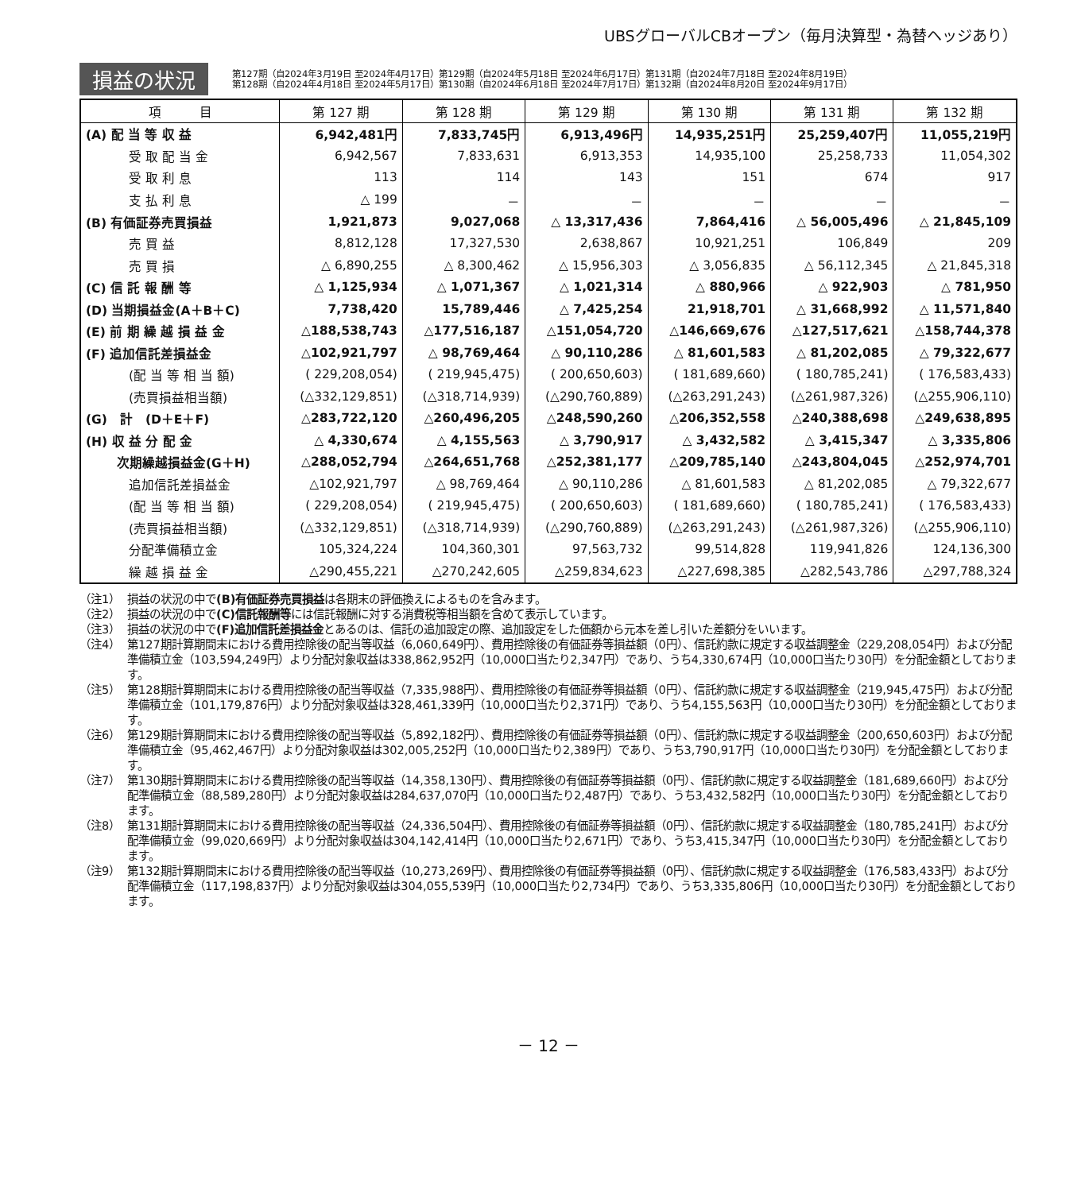UBSグローバルCBオープン（毎月決算型・為替ヘッジあり）
損益の状況
第127期（自2024年3月19日 至2024年4月17日）第129期（自2024年5月18日 至2024年6月17日）第131期（自2024年7月18日 至2024年8月19日）
第128期（自2024年4月18日 至2024年5月17日）第130期（自2024年6月18日 至2024年7月17日）第132期（自2024年8月20日 至2024年9月17日）
| 項 目 | 第 127 期 | 第 128 期 | 第 129 期 | 第 130 期 | 第 131 期 | 第 132 期 |
| --- | --- | --- | --- | --- | --- | --- |
| (A) 配 当 等 収 益 | 6,942,481円 | 7,833,745円 | 6,913,496円 | 14,935,251円 | 25,259,407円 | 11,055,219円 |
| 受 取 配 当 金 | 6,942,567 | 7,833,631 | 6,913,353 | 14,935,100 | 25,258,733 | 11,054,302 |
| 受 取 利 息 | 113 | 114 | 143 | 151 | 674 | 917 |
| 支 払 利 息 | △ 199 | － | － | － | － | － |
| (B) 有価証券売買損益 | 1,921,873 | 9,027,068 | △ 13,317,436 | 7,864,416 | △ 56,005,496 | △ 21,845,109 |
| 売 買 益 | 8,812,128 | 17,327,530 | 2,638,867 | 10,921,251 | 106,849 | 209 |
| 売 買 損 | △ 6,890,255 | △ 8,300,462 | △ 15,956,303 | △ 3,056,835 | △ 56,112,345 | △ 21,845,318 |
| (C) 信 託 報 酬 等 | △ 1,125,934 | △ 1,071,367 | △ 1,021,314 | △ 880,966 | △ 922,903 | △ 781,950 |
| (D) 当期損益金(A＋B＋C) | 7,738,420 | 15,789,446 | △ 7,425,254 | 21,918,701 | △ 31,668,992 | △ 11,571,840 |
| (E) 前 期 繰 越 損 益 金 | △188,538,743 | △177,516,187 | △151,054,720 | △146,669,676 | △127,517,621 | △158,744,378 |
| (F) 追加信託差損益金 | △102,921,797 | △ 98,769,464 | △ 90,110,286 | △ 81,601,583 | △ 81,202,085 | △ 79,322,677 |
| (配 当 等 相 当 額) | ( 229,208,054) | ( 219,945,475) | ( 200,650,603) | ( 181,689,660) | ( 180,785,241) | ( 176,583,433) |
| (売買損益相当額) | (△332,129,851) | (△318,714,939) | (△290,760,889) | (△263,291,243) | (△261,987,326) | (△255,906,110) |
| (G) 計 (D＋E＋F) | △283,722,120 | △260,496,205 | △248,590,260 | △206,352,558 | △240,388,698 | △249,638,895 |
| (H) 収 益 分 配 金 | △ 4,330,674 | △ 4,155,563 | △ 3,790,917 | △ 3,432,582 | △ 3,415,347 | △ 3,335,806 |
| 次期繰越損益金(G＋H) | △288,052,794 | △264,651,768 | △252,381,177 | △209,785,140 | △243,804,045 | △252,974,701 |
| 追加信託差損益金 | △102,921,797 | △ 98,769,464 | △ 90,110,286 | △ 81,601,583 | △ 81,202,085 | △ 79,322,677 |
| (配 当 等 相 当 額) | ( 229,208,054) | ( 219,945,475) | ( 200,650,603) | ( 181,689,660) | ( 180,785,241) | ( 176,583,433) |
| (売買損益相当額) | (△332,129,851) | (△318,714,939) | (△290,760,889) | (△263,291,243) | (△261,987,326) | (△255,906,110) |
| 分配準備積立金 | 105,324,224 | 104,360,301 | 97,563,732 | 99,514,828 | 119,941,826 | 124,136,300 |
| 繰 越 損 益 金 | △290,455,221 | △270,242,605 | △259,834,623 | △227,698,385 | △282,543,786 | △297,788,324 |
（注1） 損益の状況の中で(B)有価証券売買損益は各期末の評価換えによるものを含みます。
（注2） 損益の状況の中で(C)信託報酬等には信託報酬に対する消費税等相当額を含めて表示しています。
（注3） 損益の状況の中で(F)追加信託差損益金とあるのは、信託の追加設定の際、追加設定をした価額から元本を差し引いた差額分をいいます。
（注4） 第127期計算期間末における費用控除後の配当等収益（6,060,649円）、費用控除後の有価証券等損益額（0円）、信託約款に規定する収益調整金（229,208,054円）および分配準備積立金（103,594,249円）より分配対象収益は338,862,952円（10,000口当たり2,347円）であり、うち4,330,674円（10,000口当たり30円）を分配金額としております。
（注5） 第128期計算期間末における費用控除後の配当等収益（7,335,988円）、費用控除後の有価証券等損益額（0円）、信託約款に規定する収益調整金（219,945,475円）および分配準備積立金（101,179,876円）より分配対象収益は328,461,339円（10,000口当たり2,371円）であり、うち4,155,563円（10,000口当たり30円）を分配金額としております。
（注6） 第129期計算期間末における費用控除後の配当等収益（5,892,182円）、費用控除後の有価証券等損益額（0円）、信託約款に規定する収益調整金（200,650,603円）および分配準備積立金（95,462,467円）より分配対象収益は302,005,252円（10,000口当たり2,389円）であり、うち3,790,917円（10,000口当たり30円）を分配金額としております。
（注7） 第130期計算期間末における費用控除後の配当等収益（14,358,130円）、費用控除後の有価証券等損益額（0円）、信託約款に規定する収益調整金（181,689,660円）および分配準備積立金（88,589,280円）より分配対象収益は284,637,070円（10,000口当たり2,487円）であり、うち3,432,582円（10,000口当たり30円）を分配金額としております。
（注8） 第131期計算期間末における費用控除後の配当等収益（24,336,504円）、費用控除後の有価証券等損益額（0円）、信託約款に規定する収益調整金（180,785,241円）および分配準備積立金（99,020,669円）より分配対象収益は304,142,414円（10,000口当たり2,671円）であり、うち3,415,347円（10,000口当たり30円）を分配金額としております。
（注9） 第132期計算期間末における費用控除後の配当等収益（10,273,269円）、費用控除後の有価証券等損益額（0円）、信託約款に規定する収益調整金（176,583,433円）および分配準備積立金（117,198,837円）より分配対象収益は304,055,539円（10,000口当たり2,734円）であり、うち3,335,806円（10,000口当たり30円）を分配金額としております。
－ 12 －